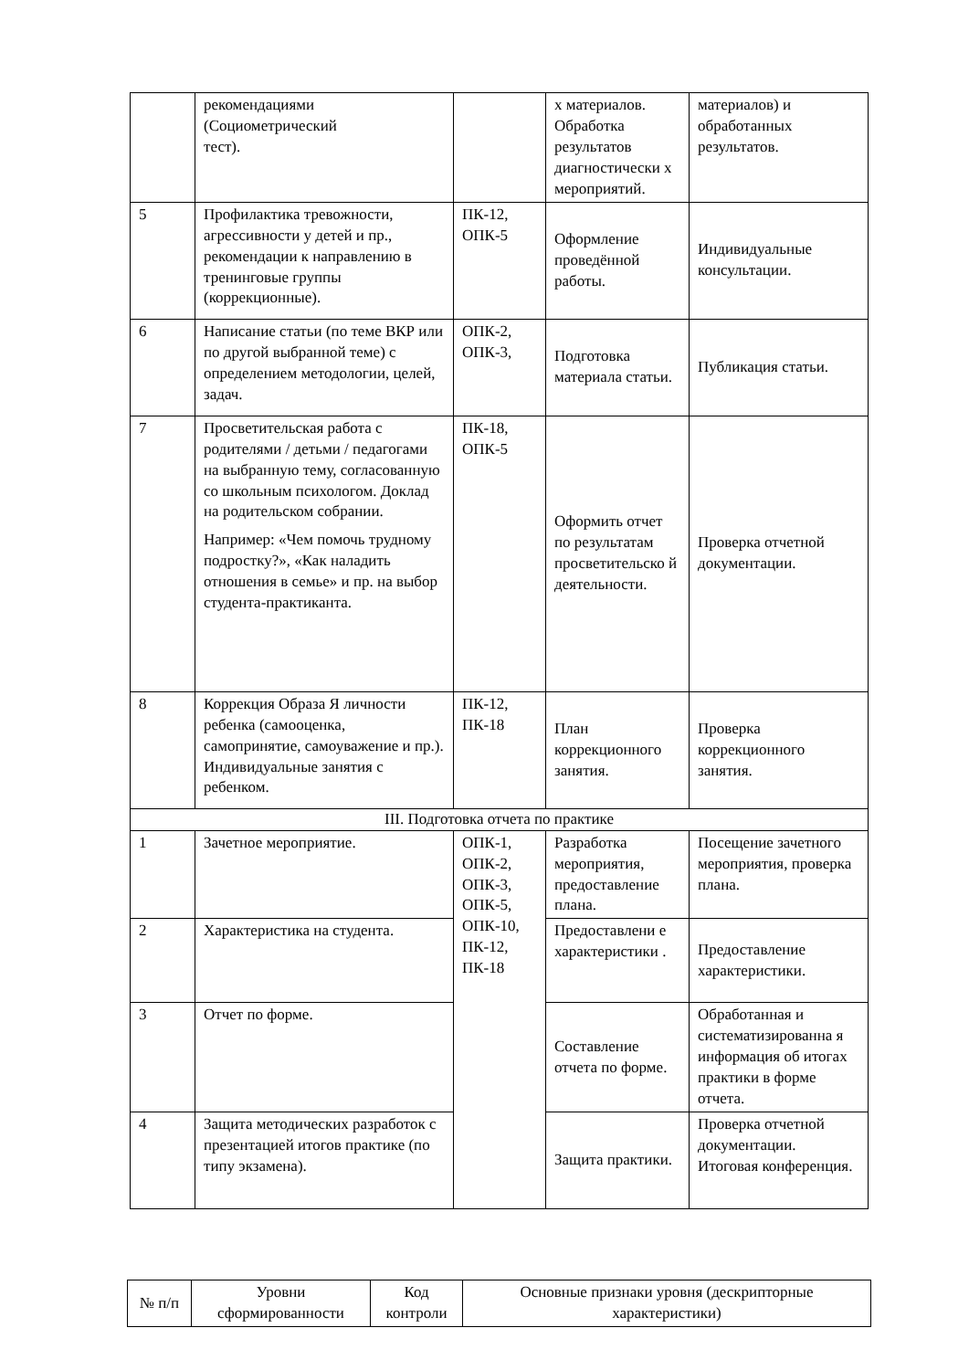| | рекомендациями (Социометрический тест). | | х материалов. Обработка результатов диагностически х мероприятий. | материалов) и обработанных результатов. |
| 5 | Профилактика тревожности, агрессивности у детей и пр., рекомендации к направлению в тренинговые группы (коррекционные). | ПК-12, ОПК-5 | Оформление проведённой работы. | Индивидуальные консультации. |
| 6 | Написание статьи (по теме ВКР или по другой выбранной теме) с определением методологии, целей, задач. | ОПК-2, ОПК-3, | Подготовка материала статьи. | Публикация статьи. |
| 7 | Просветительская работа с родителями / детьми / педагогами на выбранную тему, согласованную со школьным психологом. Доклад на родительском собрании. Например: «Чем помочь трудному подростку?», «Как наладить отношения в семье» и пр. на выбор студента-практиканта. | ПК-18, ОПК-5 | Оформить отчет по результатам просветительско й деятельности. | Проверка отчетной документации. |
| 8 | Коррекция Образа Я личности ребенка (самооценка, самопринятие, самоуважение и пр.). Индивидуальные занятия с ребенком. | ПК-12, ПК-18 | План коррекционного занятия. | Проверка коррекционного занятия. |
| III. Подготовка отчета по практике | | | | |
| 1 | Зачетное мероприятие. | ОПК-1, ОПК-2, ОПК-3, ОПК-5, ОПК-10, ПК-12, ПК-18 | Разработка мероприятия, предоставление плана. | Посещение зачетного мероприятия, проверка плана. |
| 2 | Характеристика на студента. | | Предоставлени е характеристики . | Предоставление характеристики. |
| 3 | Отчет по форме. | | Составление отчета по форме. | Обработанная и систематизированна я информация об итогах практики в форме отчета. |
| 4 | Защита методических разработок с презентацией итогов практике (по типу экзамена). | | Защита практики. | Проверка отчетной документации. Итоговая конференция. |
| № п/п | Уровни сформированности | Код контроли | Основные признаки уровня (дескрипторные характеристики) |
| --- | --- | --- | --- |